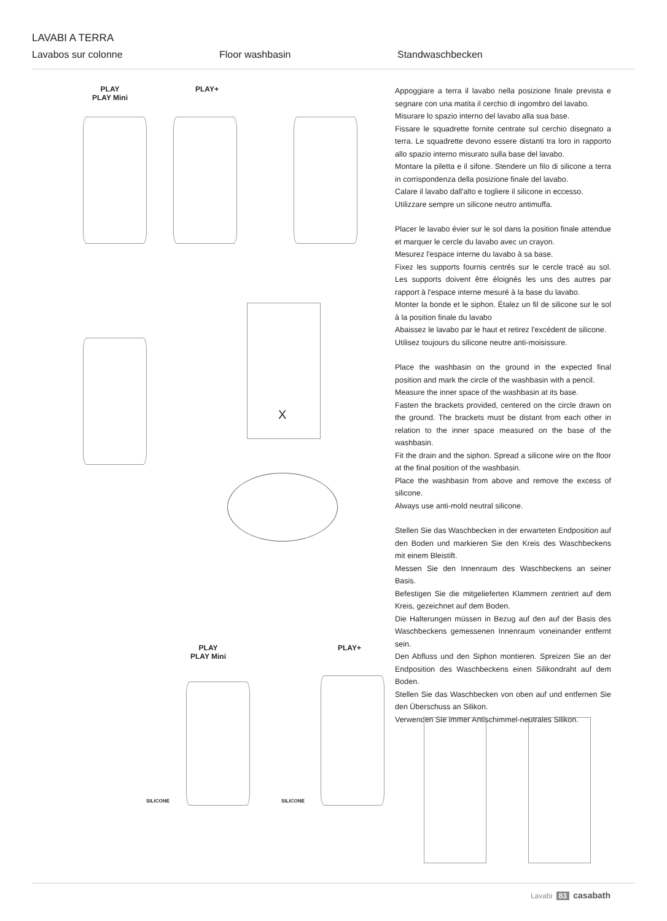LAVABI A TERRA
Lavabos sur colonne Floor washbasin Standwaschbecken
PLAY
PLAY Mini
PLAY+
X
Appoggiare a terra il lavabo nella posizione finale prevista e segnare con una matita il cerchio di ingombro del lavabo.
Misurare lo spazio interno del lavabo alla sua base.
Fissare le squadrette fornite centrate sul cerchio disegnato a terra. Le squadrette devono essere distanti tra loro in rapporto allo spazio interno misurato sulla base del lavabo.
Montare la piletta e il sifone. Stendere un filo di silicone a terra in corrispondenza della posizione finale del lavabo.
Calare il lavabo dall'alto e togliere il silicone in eccesso.
Utilizzare sempre un silicone neutro antimuffa.
Placer le lavabo évier sur le sol dans la position finale attendue et marquer le cercle du lavabo avec un crayon.
Mesurez l'espace interne du lavabo à sa base.
Fixez les supports fournis centrés sur le cercle tracé au sol. Les supports doivent être éloignés les uns des autres par rapport à l'espace interne mesuré à la base du lavabo.
Monter la bonde et le siphon. Étalez un fil de silicone sur le sol à la position finale du lavabo
Abaissez le lavabo par le haut et retirez l'excédent de silicone.
Utilisez toujours du silicone neutre anti-moisissure.
Place the washbasin on the ground in the expected final position and mark the circle of the washbasin with a pencil.
Measure the inner space of the washbasin at its base.
Fasten the brackets provided, centered on the circle drawn on the ground. The brackets must be distant from each other in relation to the inner space measured on the base of the washbasin.
Fit the drain and the siphon. Spread a silicone wire on the floor at the final position of the washbasin.
Place the washbasin from above and remove the excess of silicone.
Always use anti-mold neutral silicone.
Stellen Sie das Waschbecken in der erwarteten Endposition auf den Boden und markieren Sie den Kreis des Waschbeckens mit einem Bleistift.
Messen Sie den Innenraum des Waschbeckens an seiner Basis.
Befestigen Sie die mitgelieferten Klammern zentriert auf dem Kreis, gezeichnet auf dem Boden.
Die Halterungen müssen in Bezug auf den auf der Basis des Waschbeckens gemessenen Innenraum voneinander entfernt sein.
Den Abfluss und den Siphon montieren. Spreizen Sie an der Endposition des Waschbeckens einen Silikondraht auf dem Boden.
Stellen Sie das Waschbecken von oben auf und entfernen Sie den Überschuss an Silikon.
Verwenden Sie immer Antischimmel-neutrales Silikon.
PLAY
PLAY Mini
PLAY+
SILICONE SILICONE
Lavabi 83 casabath